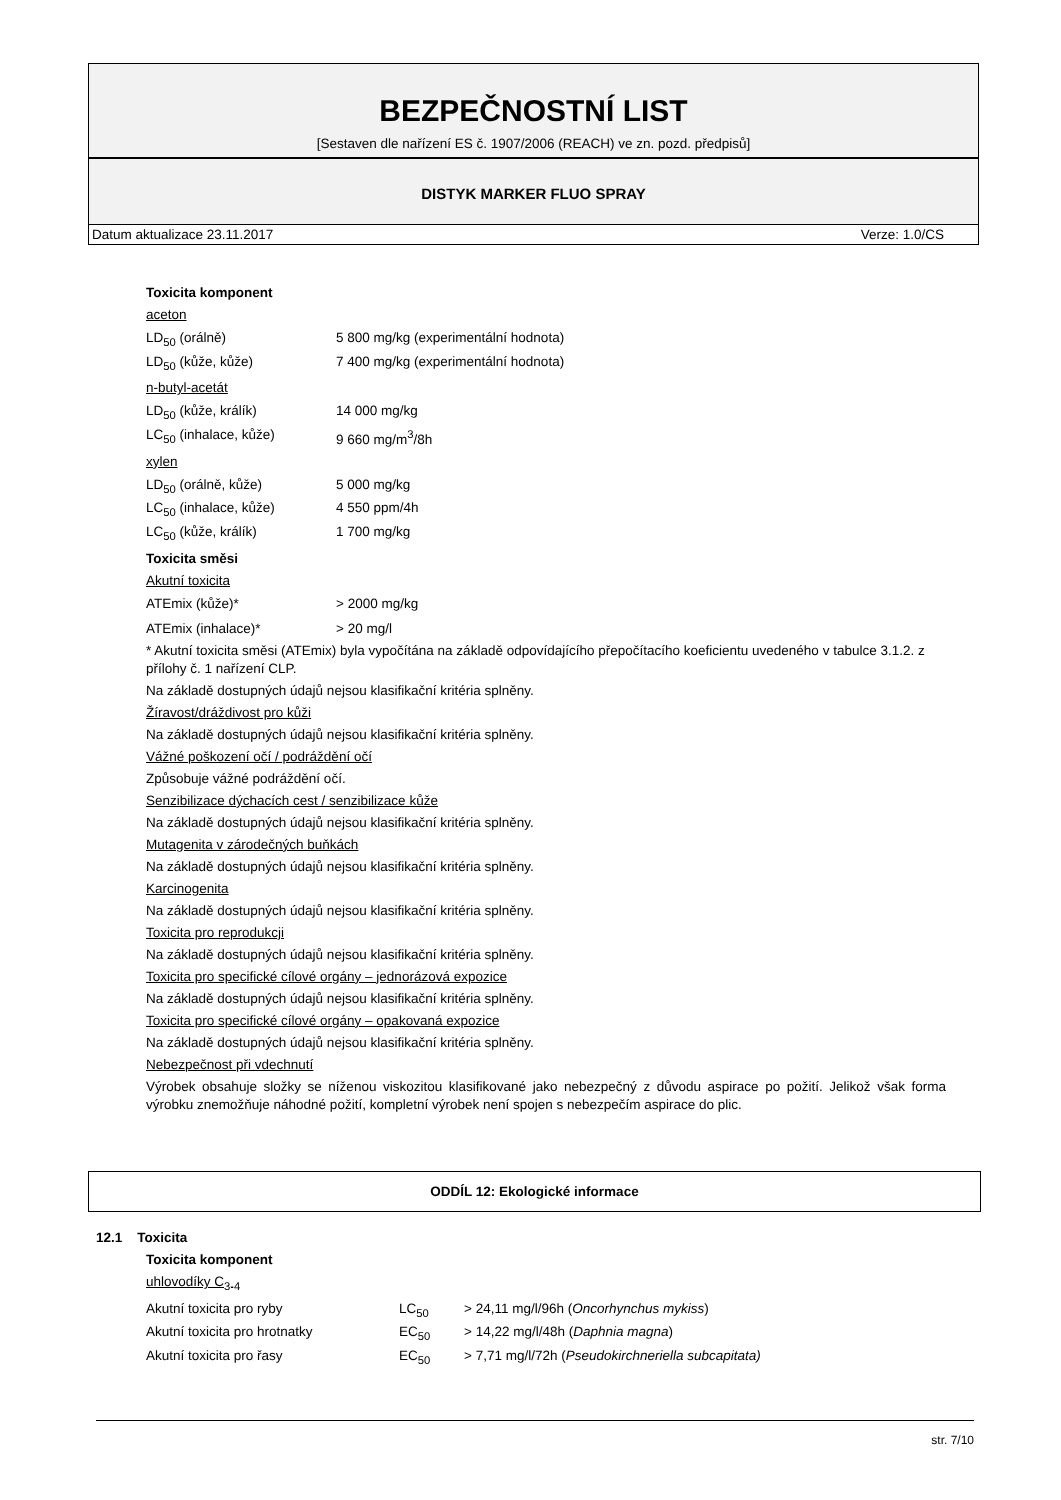BEZPEČNOSTNÍ LIST
[Sestaven dle nařízení ES č. 1907/2006 (REACH) ve zn. pozd. předpisů]
DISTYK MARKER FLUO SPRAY
Datum aktualizace 23.11.2017 Verze: 1.0/CS
Toxicita komponent
aceton
| LD<sub>50</sub> (orálně) | 5 800 mg/kg (experimentální hodnota) |
| LD<sub>50</sub> (kůže, kůže) | 7 400 mg/kg (experimentální hodnota) |
n-butyl-acetát
| LD<sub>50</sub> (kůže, králík) | 14 000 mg/kg |
| LC<sub>50</sub> (inhalace, kůže) | 9 660 mg/m<sup>3</sup>/8h |
xylen
| LD<sub>50</sub> (orálně, kůže) | 5 000 mg/kg |
| LC<sub>50</sub> (inhalace, kůže) | 4 550 ppm/4h |
| LC<sub>50</sub> (kůže, králík) | 1 700 mg/kg |
Toxicita směsi
Akutní toxicita
| ATEmix (kůže)* | > 2000 mg/kg |
| ATEmix (inhalace)* | > 20 mg/l |
* Akutní toxicita směsi (ATEmix) byla vypočítána na základě odpovídajícího přepočítacího koeficientu uvedeného v tabulce 3.1.2. z přílohy č. 1 nařízení CLP.
Na základě dostupných údajů nejsou klasifikační kritéria splněny.
Žíravost/dráždivost pro kůži
Na základě dostupných údajů nejsou klasifikační kritéria splněny.
Vážné poškození očí / podráždění očí
Způsobuje vážné podráždění očí.
Senzibilizace dýchacích cest / senzibilizace kůže
Na základě dostupných údajů nejsou klasifikační kritéria splněny.
Mutagenita v zárodečných buňkách
Na základě dostupných údajů nejsou klasifikační kritéria splněny.
Karcinogenita
Na základě dostupných údajů nejsou klasifikační kritéria splněny.
Toxicita pro reprodukcji
Na základě dostupných údajů nejsou klasifikační kritéria splněny.
Toxicita pro specifické cílové orgány – jednorázová expozice
Na základě dostupných údajů nejsou klasifikační kritéria splněny.
Toxicita pro specifické cílové orgány – opakovaná expozice
Na základě dostupných údajů nejsou klasifikační kritéria splněny.
Nebezpečnost při vdechnutí
Výrobek obsahuje složky se níženou viskozitou klasifikované jako nebezpečný z důvodu aspirace po požití. Jelikož však forma výrobku znemožňuje náhodné požití, kompletní výrobek není spojen s nebezpečím aspirace do plic.
ODDÍL 12: Ekologické informace
12.1 Toxicita
Toxicita komponent
uhlovodíky C<sub>3-4</sub>
| Akutní toxicita pro ryby | LC<sub>50</sub> | > 24,11 mg/l/96h ( Oncorhynchus mykiss ) |
| Akutní toxicita pro hrotnatky | EC<sub>50</sub> | > 14,22 mg/l/48h ( Daphnia magna ) |
| Akutní toxicita pro řasy | EC<sub>50</sub> | > 7,71 mg/l/72h ( Pseudokirchneriella subcapitata) |
str. 7/10